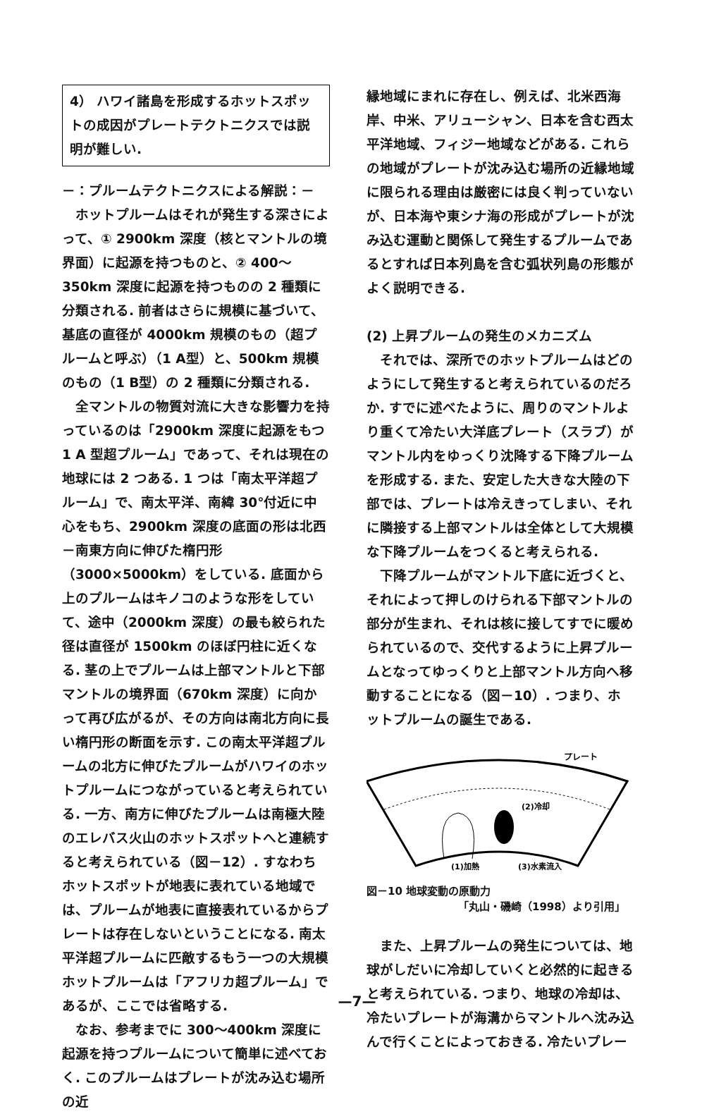4） ハワイ諸島を形成するホットスポットの成因がプレートテクトニクスでは説明が難しい.
－：プルームテクトニクスによる解説：－
ホットプルームはそれが発生する深さによって、① 2900km 深度（核とマントルの境界面）に起源を持つものと、② 400～350km 深度に起源を持つものの 2 種類に分類される. 前者はさらに規模に基づいて、基底の直径が 4000km 規模のもの（超プルームと呼ぶ）（1 A型）と、500km 規模のもの（1 B型）の 2 種類に分類される.
全マントルの物質対流に大きな影響力を持っているのは「2900km 深度に起源をもつ 1 A 型超プルーム」であって、それは現在の地球には 2 つある. 1 つは「南太平洋超プルーム」で、南太平洋、南緯 30°付近に中心をもち、2900km 深度の底面の形は北西－南東方向に伸びた楕円形（3000×5000km）をしている. 底面から上のプルームはキノコのような形をしていて、途中（2000km 深度）の最も絞られた径は直径が 1500km のほぼ円柱に近くなる. 茎の上でプルームは上部マントルと下部マントルの境界面（670km 深度）に向かって再び広がるが、その方向は南北方向に長い楕円形の断面を示す. この南太平洋超プルームの北方に伸びたプルームがハワイのホットプルームにつながっていると考えられている. 一方、南方に伸びたプルームは南極大陸のエレバス火山のホットスポットへと連続すると考えられている（図－12）. すなわちホットスポットが地表に表れている地域では、プルームが地表に直接表れているからプレートは存在しないということになる. 南太平洋超プルームに匹敵するもう一つの大規模ホットプルームは「アフリカ超プルーム」であるが、ここでは省略する.
なお、参考までに 300～400km 深度に起源を持つプルームについて簡単に述べておく. このプルームはプレートが沈み込む場所の近
縁地域にまれに存在し、例えば、北米西海岸、中米、アリューシャン、日本を含む西太平洋地域、フィジー地域などがある. これらの地域がプレートが沈み込む場所の近縁地域に限られる理由は厳密には良く判っていないが、日本海や東シナ海の形成がプレートが沈み込む運動と関係して発生するプルームであるとすれば日本列島を含む弧状列島の形態がよく説明できる.
(2) 上昇プルームの発生のメカニズム
それでは、深所でのホットプルームはどのようにして発生すると考えられているのだろか. すでに述べたように、周りのマントルより重くて冷たい大洋底プレート（スラブ）がマントル内をゆっくり沈降する下降プルームを形成する. また、安定した大きな大陸の下部では、プレートは冷えきってしまい、それに隣接する上部マントルは全体として大規模な下降プルームをつくると考えられる.
下降プルームがマントル下底に近づくと、それによって押しのけられる下部マントルの部分が生まれ、それは核に接してすでに暖められているので、交代するように上昇プルームとなってゆっくりと上部マントル方向へ移動することになる（図－10）. つまり、ホットプルームの誕生である.
プレート
(2)冷却
(1)加熱
(3)水素流入
図－10 地球変動の原動力
「丸山・磯崎（1998）より引用」
また、上昇プルームの発生については、地球がしだいに冷却していくと必然的に起きると考えられている. つまり、地球の冷却は、冷たいプレートが海溝からマントルへ沈み込んで行くことによっておきる. 冷たいプレー
—7—